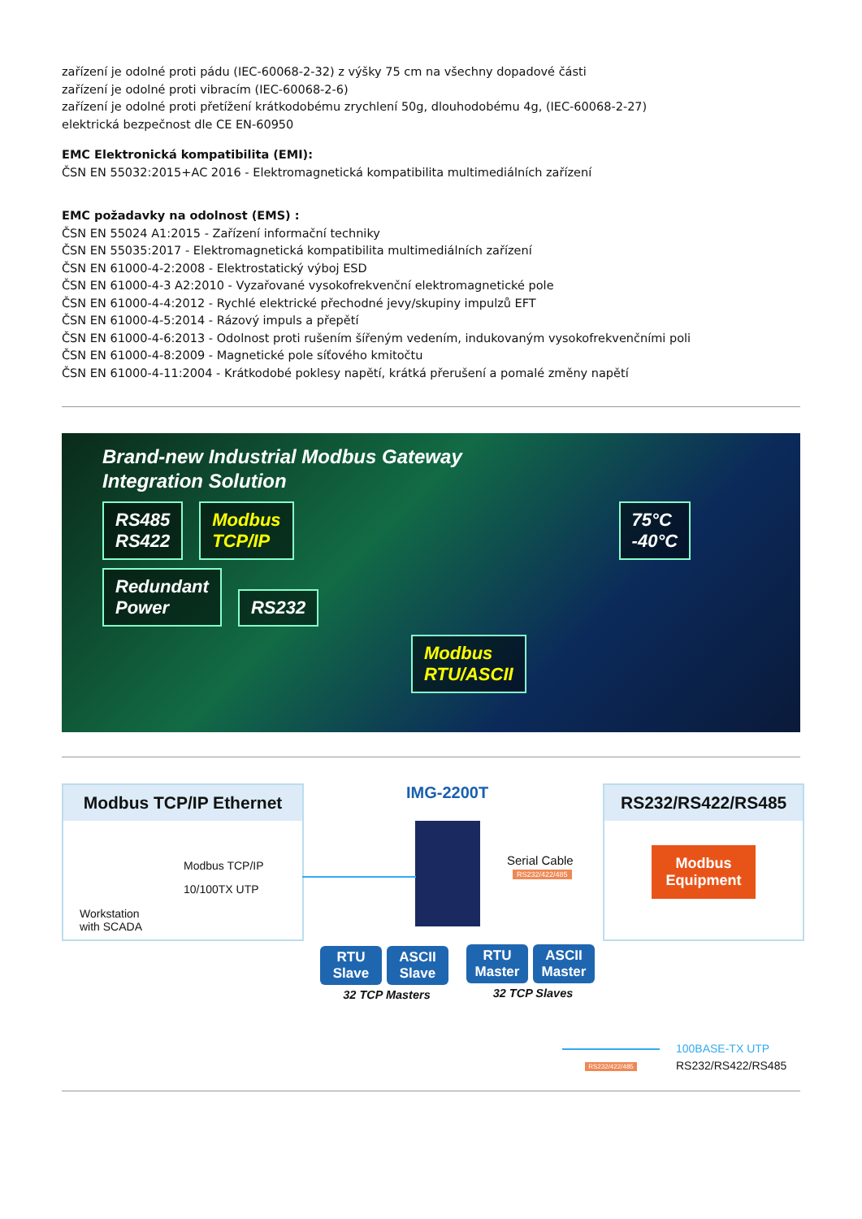zařízení je odolné proti pádu (IEC-60068-2-32) z výšky 75 cm na všechny dopadové části
zařízení je odolné proti vibracím (IEC-60068-2-6)
zařízení je odolné proti přetížení krátkodobému zrychlení 50g, dlouhodobému 4g, (IEC-60068-2-27)
elektrická bezpečnost dle CE EN-60950
EMC Elektronická kompatibilita (EMI):
ČSN EN 55032:2015+AC 2016 - Elektromagnetická kompatibilita multimediálních zařízení
EMC požadavky na odolnost (EMS) :
ČSN EN 55024 A1:2015 - Zařízení informační techniky
ČSN EN 55035:2017 - Elektromagnetická kompatibilita multimediálních zařízení
ČSN EN 61000-4-2:2008 - Elektrostatický výboj ESD
ČSN EN 61000-4-3 A2:2010 - Vyzařované vysokofrekvenční elektromagnetické pole
ČSN EN 61000-4-4:2012 - Rychlé elektrické přechodné jevy/skupiny impulzů EFT
ČSN EN 61000-4-5:2014 - Rázový impuls a přepětí
ČSN EN 61000-4-6:2013 - Odolnost proti rušením šířeným vedením, indukovaným vysokofrekvenčními poli
ČSN EN 61000-4-8:2009 - Magnetické pole síťového kmitočtu
ČSN EN 61000-4-11:2004 - Krátkodobé poklesy napětí, krátká přerušení a pomalé změny napětí
Brand-new Industrial Modbus Gateway
Integration Solution
RS485
RS422
Modbus
TCP/IP
75°C
-40°C
Redundant
Power
RS232
Modbus
RTU/ASCII
Modbus TCP/IP Ethernet
Modbus TCP/IP
10/100TX UTP
Workstation
with SCADA
IMG-2200T
Serial Cable
RS232/422/485
RS232/RS422/RS485
Modbus
Equipment
RTU Slave ASCII Slave
32 TCP Masters
RTU Master ASCII Master
32 TCP Slaves
100BASE-TX UTP
RS232/422/485 RS232/RS422/RS485